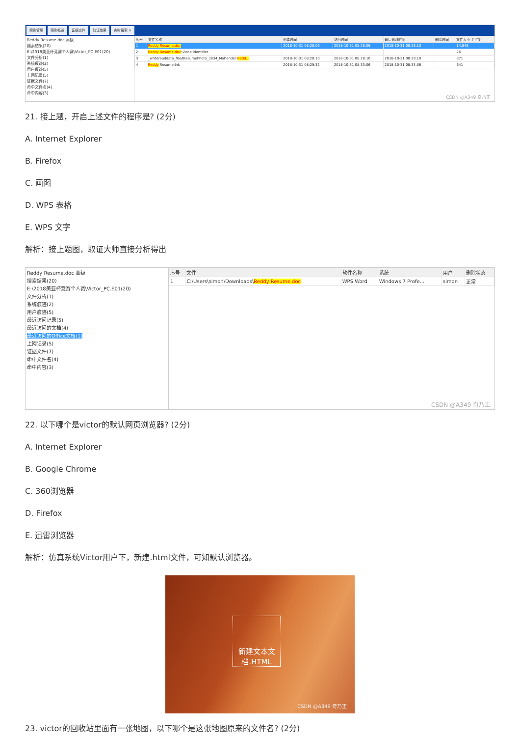案例管理 案例概览 证据文件 取证结果 实时搜索 ×
Reddy Resume.doc 高级
搜索结果(20)
E:\2018美亚杯竞赛个人赛\Victor_PC.E01(20)
文件分析(1)
系统痕迹(2)
用户痕迹(5)
上网记录(5)
证据文件(7)
命中文件名(4)
命中内容(3)
| 序号 | 文件名称 | 创建时间 | 访问时间 | 最后修改时间 | 删除时间 | 文件大小（字节） |
| --- | --- | --- | --- | --- | --- | --- |
| 1 | Reddy Resume.doc | 2018-10-31 08:28:06 | 2018-10-31 08:28:06 | 2018-10-31 08:28:10 | | 14,848 |
| 2 | Reddy Resume.doc •Zone.Identifier | | | | | 26 |
| 3 | _writereaddata_floatResumePhoto_3834_Mahender Redd... | 2018-10-31 08:28:10 | 2018-10-31 08:28:10 | 2018-10-31 08:28:10 | | 871 |
| 4 | Reddy Resume.lnk | 2018-10-31 08:29:32 | 2018-10-31 08:33:06 | 2018-10-31 08:33:06 | | 641 |
CSDN @A349 奇乃正
21. 接上题，开启上述文件的程序是? (2分)
A. Internet Explorer
B. Firefox
C. 画图
D. WPS 表格
E. WPS 文字
解析：接上题图，取证大师直接分析得出
Reddy Resume.doc 高级
搜索结果(20)
E:\2018美亚杯竞赛个人赛\Victor_PC.E01(20)
文件分析(1)
系统痕迹(2)
用户痕迹(5)
最近访问记录(5)
最近访问的文档(4)
最近访问的Office文档(1)
上网记录(5)
证据文件(7)
命中文件名(4)
命中内容(3)
| 序号 | 文件 | 软件名称 | 系统 | 用户 | 删除状态 |
| --- | --- | --- | --- | --- | --- |
| 1 | C:\Users\simon\Downloads\ Reddy Resume.doc | WPS Word | Windows 7 Profe... | simon | 正常 |
CSDN @A349 奇乃正
22. 以下哪个是victor的默认网页浏览器? (2分)
A. Internet Explorer
B. Google Chrome
C. 360浏览器
D. Firefox
E. 迅雷浏览器
解析：仿真系统Victor用户下，新建.html文件，可知默认浏览器。
新建文本文档.HTML
CSDN @A349 奇乃正
23. victor的回收站里面有一张地图，以下哪个是这张地图原来的文件名? (2分)